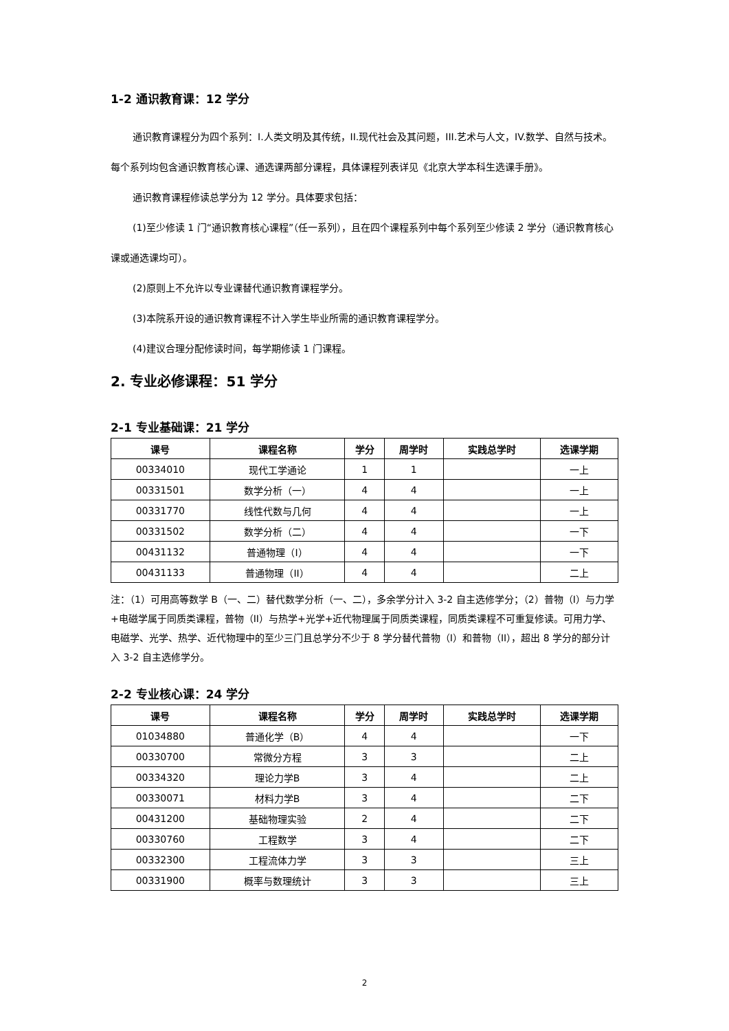1-2 通识教育课：12 学分
通识教育课程分为四个系列：I.人类文明及其传统，II.现代社会及其问题，III.艺术与人文，IV.数学、自然与技术。每个系列均包含通识教育核心课、通选课两部分课程，具体课程列表详见《北京大学本科生选课手册》。
通识教育课程修读总学分为 12 学分。具体要求包括：
(1)至少修读 1 门“通识教育核心课程”（任一系列），且在四个课程系列中每个系列至少修读 2 学分（通识教育核心课或通选课均可）。
(2)原则上不允许以专业课替代通识教育课程学分。
(3)本院系开设的通识教育课程不计入学生毕业所需的通识教育课程学分。
(4)建议合理分配修读时间，每学期修读 1 门课程。
2. 专业必修课程：51 学分
2-1 专业基础课：21 学分
| 课号 | 课程名称 | 学分 | 周学时 | 实践总学时 | 选课学期 |
| --- | --- | --- | --- | --- | --- |
| 00334010 | 现代工学通论 | 1 | 1 | | 一上 |
| 00331501 | 数学分析（一） | 4 | 4 | | 一上 |
| 00331770 | 线性代数与几何 | 4 | 4 | | 一上 |
| 00331502 | 数学分析（二） | 4 | 4 | | 一下 |
| 00431132 | 普通物理（I） | 4 | 4 | | 一下 |
| 00431133 | 普通物理（II） | 4 | 4 | | 二上 |
注：（1）可用高等数学 B（一、二）替代数学分析（一、二），多余学分计入 3-2 自主选修学分；（2）普物（I）与力学+电磁学属于同质类课程，普物（II）与热学+光学+近代物理属于同质类课程，同质类课程不可重复修读。可用力学、电磁学、光学、热学、近代物理中的至少三门且总学分不少于 8 学分替代普物（I）和普物（II），超出 8 学分的部分计入 3-2 自主选修学分。
2-2 专业核心课：24 学分
| 课号 | 课程名称 | 学分 | 周学时 | 实践总学时 | 选课学期 |
| --- | --- | --- | --- | --- | --- |
| 01034880 | 普通化学（B） | 4 | 4 | | 一下 |
| 00330700 | 常微分方程 | 3 | 3 | | 二上 |
| 00334320 | 理论力学B | 3 | 4 | | 二上 |
| 00330071 | 材料力学B | 3 | 4 | | 二下 |
| 00431200 | 基础物理实验 | 2 | 4 | | 二下 |
| 00330760 | 工程数学 | 3 | 4 | | 二下 |
| 00332300 | 工程流体力学 | 3 | 3 | | 三上 |
| 00331900 | 概率与数理统计 | 3 | 3 | | 三上 |
2